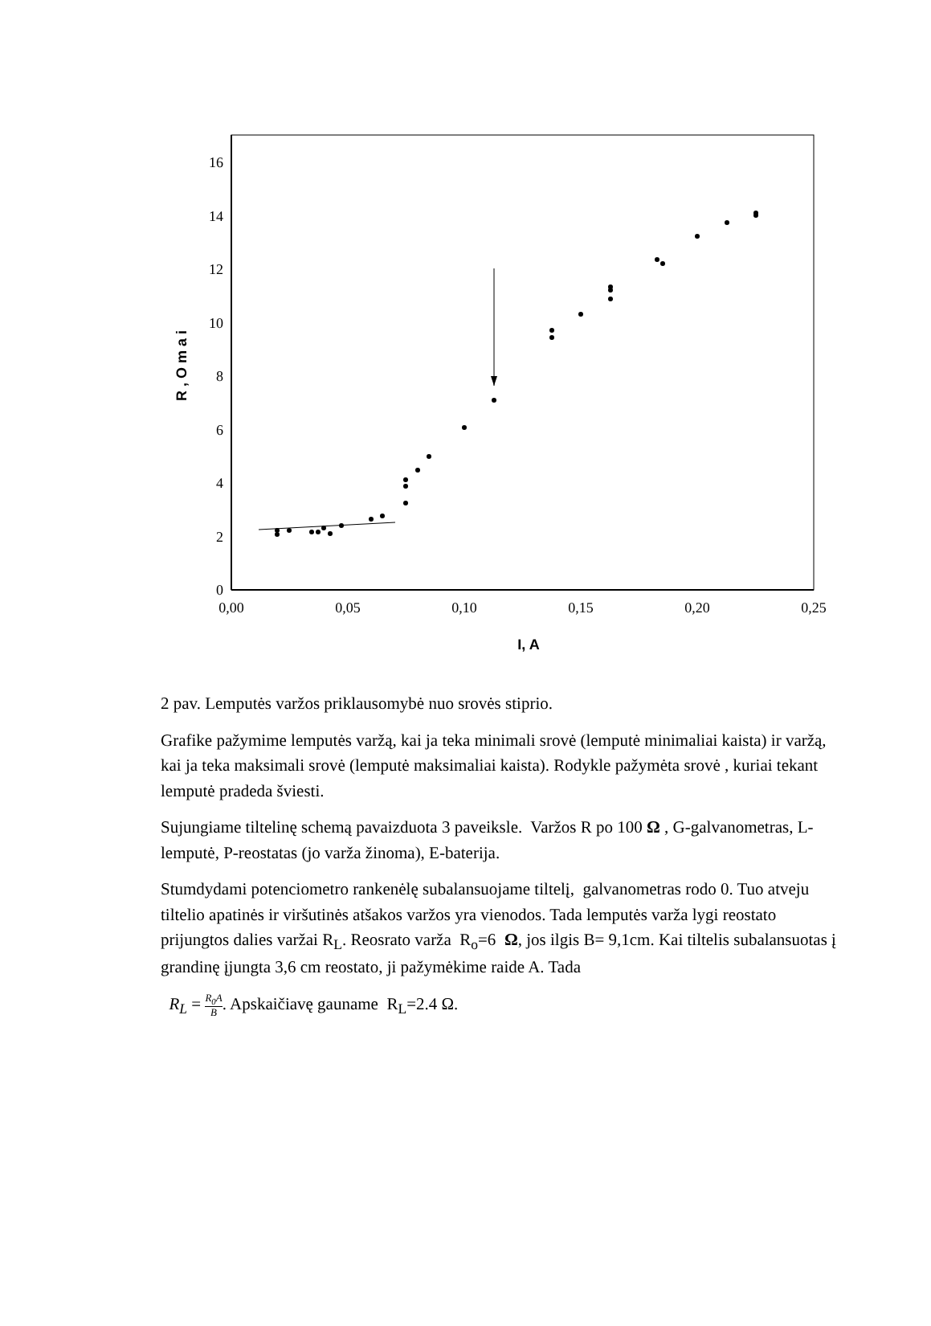0
2
4
6
8
10
12
14
16
0,00
0,05
0,10
0,15
0,20
0,25
I, A
R , O m a i
2 pav. Lemputės varžos priklausomybė nuo srovės stiprio.
Grafike pažymime lemputės varžą, kai ja teka minimali srovė (lemputė minimaliai kaista) ir varžą, kai ja teka maksimali srovė (lemputė maksimaliai kaista). Rodykle pažymėta srovė , kuriai tekant lemputė pradeda šviesti.
Sujungiame tiltelinę schemą pavaizduota 3 paveiksle. Varžos R po 100 Ω , G-galvanometras, L- lemputė, P-reostatas (jo varža žinoma), E-baterija.
Stumdydami potenciometro rankenėlę subalansuojame tiltelį, galvanometras rodo 0. Tuo atveju tiltelio apatinės ir viršutinės atšakos varžos yra vienodos. Tada lemputės varža lygi reostato prijungtos dalies varžai R<sub>L</sub>. Reosrato varža R<sub>o</sub>=6 Ω, jos ilgis B= 9,1cm. Kai tiltelis subalansuotas į grandinę įjungta 3,6 cm reostato, ji pažymėkime raide A. Tada
R<sub>L</sub> = R<sub>0</sub>A B. Apskaičiavę gauname R<sub>L</sub>=2.4 Ω.